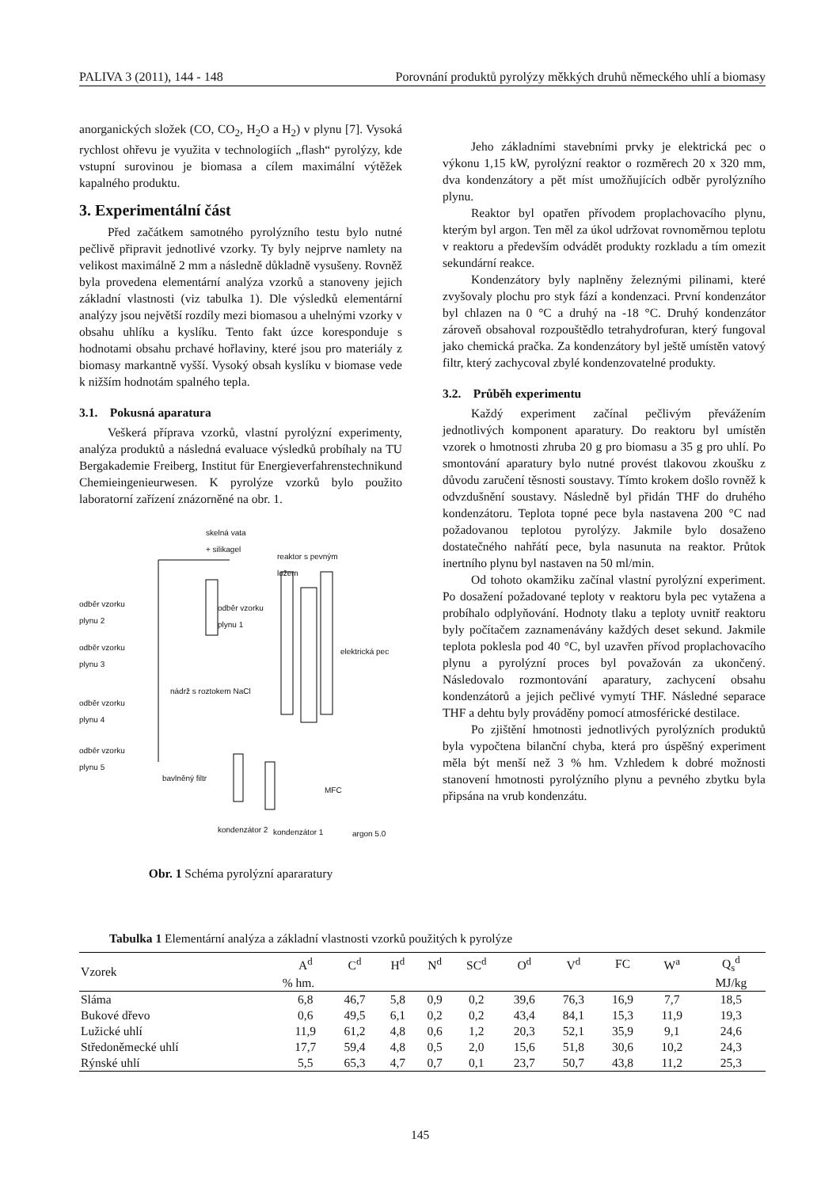PALIVA 3 (2011), 144 - 148 Porovnání produktů pyrolýzy měkkých druhů německého uhlí a biomasy
anorganických složek (CO, CO<sub>2</sub>, H<sub>2</sub>O a H<sub>2</sub>) v plynu [7]. Vysoká rychlost ohřevu je využita v technologiích „flash“ pyrolýzy, kde vstupní surovinou je biomasa a cílem maximální výtěžek kapalného produktu.
3. Experimentální část
Před začátkem samotného pyrolýzního testu bylo nutné pečlivě připravit jednotlivé vzorky. Ty byly nejprve namlety na velikost maximálně 2 mm a následně důkladně vysušeny. Rovněž byla provedena elementární analýza vzorků a stanoveny jejich základní vlastnosti (viz tabulka 1). Dle výsledků elementární analýzy jsou největší rozdíly mezi biomasou a uhelnými vzorky v obsahu uhlíku a kyslíku. Tento fakt úzce koresponduje s hodnotami obsahu prchavé hořlaviny, které jsou pro materiály z biomasy markantně vyšší. Vysoký obsah kyslíku v biomase vede k nižším hodnotám spalného tepla.
3.1. Pokusná aparatura
Veškerá příprava vzorků, vlastní pyrolýzní experimenty, analýza produktů a následná evaluace výsledků probíhaly na TU Bergakademie Freiberg, Institut für Energieverfahrenstechnikund Chemieingenieurwesen. K pyrolýze vzorků bylo použito laboratorní zařízení znázorněné na obr. 1.
skelná vata
+ silikagel
reaktor s pevným
ložem
odběr vzorku
plynu 2
odběr vzorku
plynu 1
odběr vzorku
plynu 3
elektrická pec
nádrž s roztokem NaCl
odběr vzorku
plynu 4
odběr vzorku
plynu 5
bavlněný filtr
MFC
kondenzátor 2 kondenzátor 1 argon 5.0
Obr. 1 Schéma pyrolýzní apararatury
Jeho základními stavebními prvky je elektrická pec o výkonu 1,15 kW, pyrolýzní reaktor o rozměrech 20 x 320 mm, dva kondenzátory a pět míst umožňujících odběr pyrolýzního plynu.
Reaktor byl opatřen přívodem proplachovacího plynu, kterým byl argon. Ten měl za úkol udržovat rovnoměrnou teplotu v reaktoru a především odvádět produkty rozkladu a tím omezit sekundární reakce.
Kondenzátory byly naplněny železnými pilinami, které zvyšovaly plochu pro styk fází a kondenzaci. První kondenzátor byl chlazen na 0 °C a druhý na -18 °C. Druhý kondenzátor zároveň obsahoval rozpouštědlo tetrahydrofuran, který fungoval jako chemická pračka. Za kondenzátory byl ještě umístěn vatový filtr, který zachycoval zbylé kondenzovatelné produkty.
3.2. Průběh experimentu
Každý experiment začínal pečlivým převážením jednotlivých komponent aparatury. Do reaktoru byl umístěn vzorek o hmotnosti zhruba 20 g pro biomasu a 35 g pro uhlí. Po smontování aparatury bylo nutné provést tlakovou zkoušku z důvodu zaručení těsnosti soustavy. Tímto krokem došlo rovněž k odvzdušnění soustavy. Následně byl přidán THF do druhého kondenzátoru. Teplota topné pece byla nastavena 200 °C nad požadovanou teplotou pyrolýzy. Jakmile bylo dosaženo dostatečného nahřátí pece, byla nasunuta na reaktor. Průtok inertního plynu byl nastaven na 50 ml/min.
Od tohoto okamžiku začínal vlastní pyrolýzní experiment. Po dosažení požadované teploty v reaktoru byla pec vytažena a probíhalo odplyňování. Hodnoty tlaku a teploty uvnitř reaktoru byly počítačem zaznamenávány každých deset sekund. Jakmile teplota poklesla pod 40 °C, byl uzavřen přívod proplachovacího plynu a pyrolýzní proces byl považován za ukončený. Následovalo rozmontování aparatury, zachycení obsahu kondenzátorů a jejich pečlivé vymytí THF. Následné separace THF a dehtu byly prováděny pomocí atmosférické destilace.
Po zjištění hmotnosti jednotlivých pyrolýzních produktů byla vypočtena bilanční chyba, která pro úspěšný experiment měla být menší než 3 % hm. Vzhledem k dobré možnosti stanovení hmotnosti pyrolýzního plynu a pevného zbytku byla připsána na vrub kondenzátu.
Tabulka 1 Elementární analýza a základní vlastnosti vzorků použitých k pyrolýze
| Vzorek | A<sup>d</sup> | C<sup>d</sup> | H<sup>d</sup> | N<sup>d</sup> | SC<sup>d</sup> | O<sup>d</sup> | V<sup>d</sup> | FC | W<sup>a</sup> | Q<sub>s</sub><sup>d</sup> |
| --- | --- | --- | --- | --- | --- | --- | --- | --- | --- | --- |
| | % hm. | | | | | | | | | MJ/kg |
| Sláma | 6,8 | 46,7 | 5,8 | 0,9 | 0,2 | 39,6 | 76,3 | 16,9 | 7,7 | 18,5 |
| Bukové dřevo | 0,6 | 49,5 | 6,1 | 0,2 | 0,2 | 43,4 | 84,1 | 15,3 | 11,9 | 19,3 |
| Lužické uhlí | 11,9 | 61,2 | 4,8 | 0,6 | 1,2 | 20,3 | 52,1 | 35,9 | 9,1 | 24,6 |
| Středoněmecké uhlí | 17,7 | 59,4 | 4,8 | 0,5 | 2,0 | 15,6 | 51,8 | 30,6 | 10,2 | 24,3 |
| Rýnské uhlí | 5,5 | 65,3 | 4,7 | 0,7 | 0,1 | 23,7 | 50,7 | 43,8 | 11,2 | 25,3 |
145